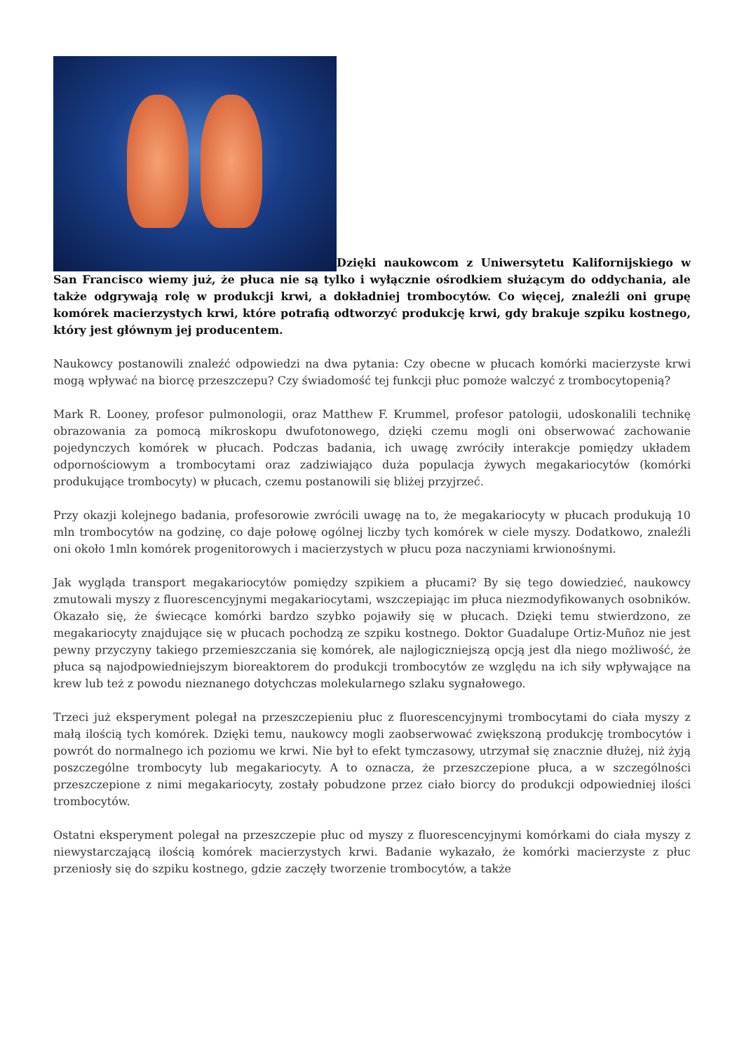Dzięki naukowcom z Uniwersytetu Kalifornijskiego w San Francisco wiemy już, że płuca nie są tylko i wyłącznie ośrodkiem służącym do oddychania, ale także odgrywają rolę w produkcji krwi, a dokładniej trombocytów. Co więcej, znaleźli oni grupę komórek macierzystych krwi, które potrafią odtworzyć produkcję krwi, gdy brakuje szpiku kostnego, który jest głównym jej producentem.
Naukowcy postanowili znaleźć odpowiedzi na dwa pytania: Czy obecne w płucach komórki macierzyste krwi mogą wpływać na biorcę przeszczepu? Czy świadomość tej funkcji płuc pomoże walczyć z trombocytopenią?
Mark R. Looney, profesor pulmonologii, oraz Matthew F. Krummel, profesor patologii, udoskonalili technikę obrazowania za pomocą mikroskopu dwufotonowego, dzięki czemu mogli oni obserwować zachowanie pojedynczych komórek w płucach. Podczas badania, ich uwagę zwróciły interakcje pomiędzy układem odpornościowym a trombocytami oraz zadziwiająco duża populacja żywych megakariocytów (komórki produkujące trombocyty) w płucach, czemu postanowili się bliżej przyjrzeć.
Przy okazji kolejnego badania, profesorowie zwrócili uwagę na to, że megakariocyty w płucach produkują 10 mln trombocytów na godzinę, co daje połowę ogólnej liczby tych komórek w ciele myszy. Dodatkowo, znaleźli oni około 1mln komórek progenitorowych i macierzystych w płucu poza naczyniami krwionośnymi.
Jak wygląda transport megakariocytów pomiędzy szpikiem a płucami? By się tego dowiedzieć, naukowcy zmutowali myszy z fluorescencyjnymi megakariocytami, wszczepiając im płuca niezmodyfikowanych osobników. Okazało się, że świecące komórki bardzo szybko pojawiły się w płucach. Dzięki temu stwierdzono, ze megakariocyty znajdujące się w płucach pochodzą ze szpiku kostnego. Doktor Guadalupe Ortiz-Muñoz nie jest pewny przyczyny takiego przemieszczania się komórek, ale najlogiczniejszą opcją jest dla niego możliwość, że płuca są najodpowiedniejszym bioreaktorem do produkcji trombocytów ze względu na ich siły wpływające na krew lub też z powodu nieznanego dotychczas molekularnego szlaku sygnałowego.
Trzeci już eksperyment polegał na przeszczepieniu płuc z fluorescencyjnymi trombocytami do ciała myszy z małą ilością tych komórek. Dzięki temu, naukowcy mogli zaobserwować zwiększoną produkcję trombocytów i powrót do normalnego ich poziomu we krwi. Nie był to efekt tymczasowy, utrzymał się znacznie dłużej, niż żyją poszczególne trombocyty lub megakariocyty. A to oznacza, że przeszczepione płuca, a w szczególności przeszczepione z nimi megakariocyty, zostały pobudzone przez ciało biorcy do produkcji odpowiedniej ilości trombocytów.
Ostatni eksperyment polegał na przeszczepie płuc od myszy z fluorescencyjnymi komórkami do ciała myszy z niewystarczającą ilością komórek macierzystych krwi. Badanie wykazało, że komórki macierzyste z płuc przeniosły się do szpiku kostnego, gdzie zaczęły tworzenie trombocytów, a także